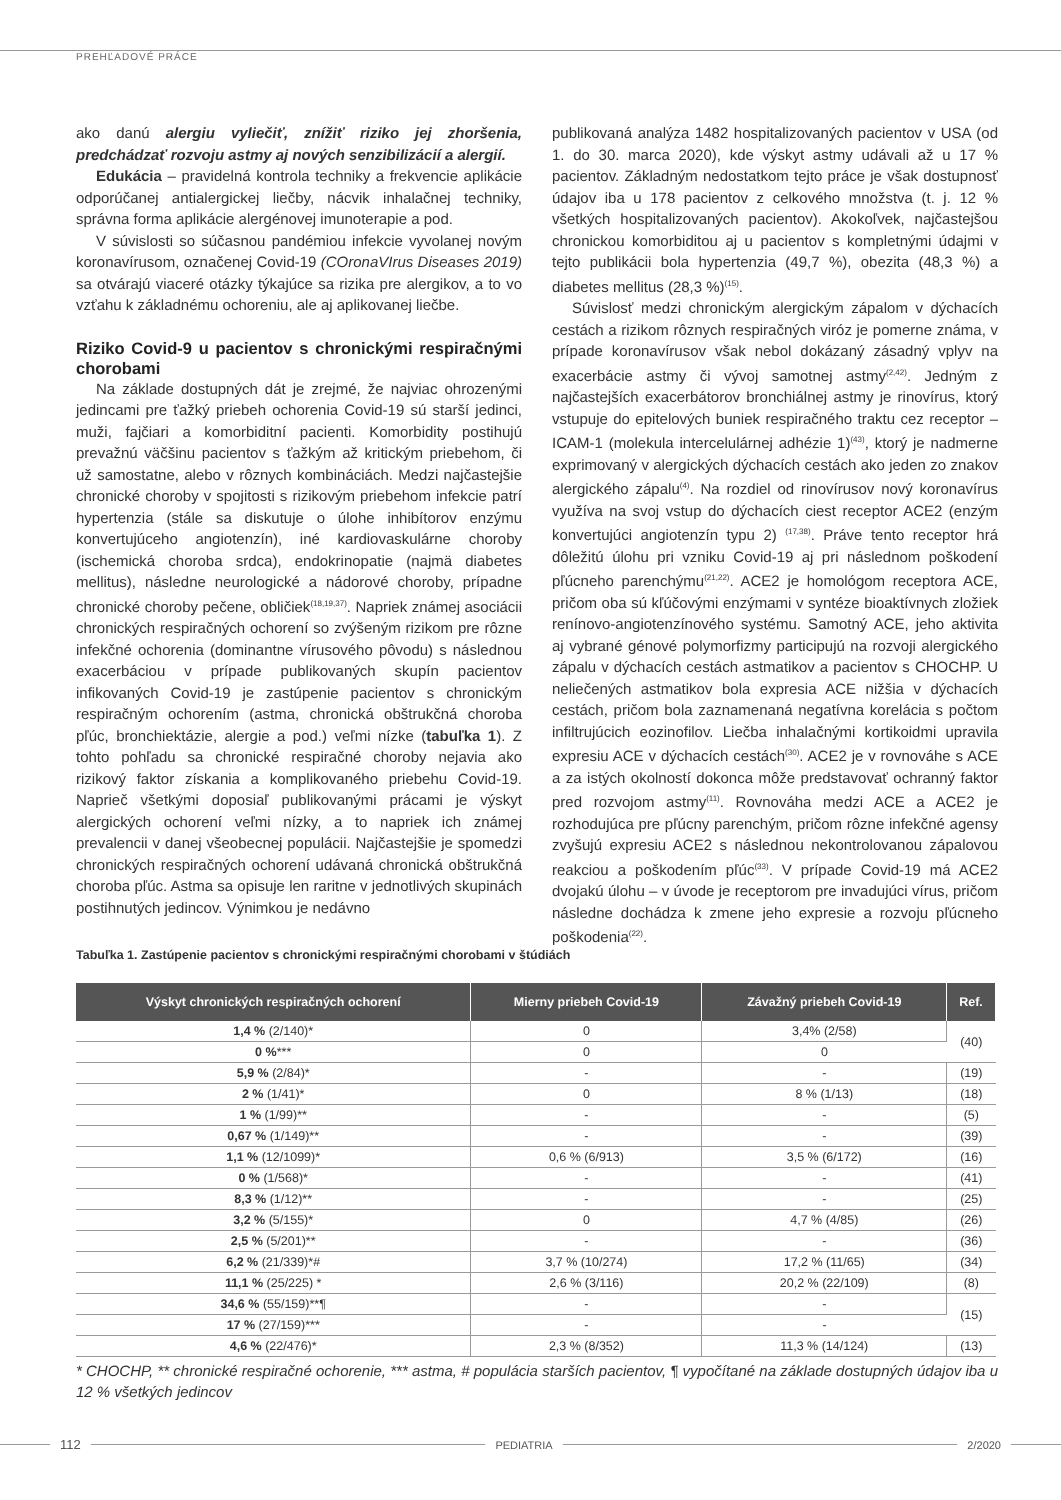PREHĽADOVÉ PRÁCE
ako danú alergiu vyliečiť, znížiť riziko jej zhoršenia, predchádzať rozvoju astmy aj nových senzibilizácií a alergií.
Edukácia – pravidelná kontrola techniky a frekvencie aplikácie odporúčanej antialergickej liečby, nácvik inhalačnej techniky, správna forma aplikácie alergénovej imunoterapie a pod.
V súvislosti so súčasnou pandémiou infekcie vyvolanej novým koronavírusom, označenej Covid-19 (COronaVIrus Diseases 2019) sa otvárajú viaceré otázky týkajúce sa rizika pre alergikov, a to vo vzťahu k základnému ochoreniu, ale aj aplikovanej liečbe.
Riziko Covid-9 u pacientov s chronickými respiračnými chorobami
Na základe dostupných dát je zrejmé, že najviac ohrozenými jedincami pre ťažký priebeh ochorenia Covid-19 sú starší jedinci, muži, fajčiari a komorbiditní pacienti. Komorbidity postihujú prevažnú väčšinu pacientov s ťažkým až kritickým priebehom, či už samostatne, alebo v rôznych kombináciách. Medzi najčastejšie chronické choroby v spojitosti s rizikovým priebehom infekcie patrí hypertenzia (stále sa diskutuje o úlohe inhibítorov enzýmu konvertujúceho angiotenzín), iné kardiovaskulárne choroby (ischemická choroba srdca), endokrinopatie (najmä diabetes mellitus), následne neurologické a nádorové choroby, prípadne chronické choroby pečene, obličiek<sup>(18,19,37)</sup>. Napriek známej asociácii chronických respiračných ochorení so zvýšeným rizikom pre rôzne infekčné ochorenia (dominantne vírusového pôvodu) s následnou exacerbáciou v prípade publikovaných skupín pacientov infikovaných Covid-19 je zastúpenie pacientov s chronickým respiračným ochorením (astma, chronická obštrukčná choroba pľúc, bronchiektázie, alergie a pod.) veľmi nízke (tabuľka 1). Z tohto pohľadu sa chronické respiračné choroby nejavia ako rizikový faktor získania a komplikovaného priebehu Covid-19. Naprieč všetkými doposiaľ publikovanými prácami je výskyt alergických ochorení veľmi nízky, a to napriek ich známej prevalencii v danej všeobecnej populácii. Najčastejšie je spomedzi chronických respiračných ochorení udávaná chronická obštrukčná choroba pľúc. Astma sa opisuje len raritne v jednotlivých skupinách postihnutých jedincov. Výnimkou je nedávno
publikovaná analýza 1482 hospitalizovaných pacientov v USA (od 1. do 30. marca 2020), kde výskyt astmy udávali až u 17 % pacientov. Základným nedostatkom tejto práce je však dostupnosť údajov iba u 178 pacientov z celkového množstva (t. j. 12 % všetkých hospitalizovaných pacientov). Akokoľvek, najčastejšou chronickou komorbiditou aj u pacientov s kompletnými údajmi v tejto publikácii bola hypertenzia (49,7 %), obezita (48,3 %) a diabetes mellitus (28,3 %)<sup>(15)</sup>.
Súvislosť medzi chronickým alergickým zápalom v dýchacích cestách a rizikom rôznych respiračných viróz je pomerne známa, v prípade koronavírusov však nebol dokázaný zásadný vplyv na exacerbácie astmy či vývoj samotnej astmy<sup>(2,42)</sup>. Jedným z najčastejších exacerbátorov bronchiálnej astmy je rinovírus, ktorý vstupuje do epitelových buniek respiračného traktu cez receptor – ICAM-1 (molekula intercelulárnej adhézie 1)<sup>(43)</sup>, ktorý je nadmerne exprimovaný v alergických dýchacích cestách ako jeden zo znakov alergického zápalu<sup>(4)</sup>. Na rozdiel od rinovírusov nový koronavírus využíva na svoj vstup do dýchacích ciest receptor ACE2 (enzým konvertujúci angiotenzín typu 2) <sup>(17,38)</sup>. Práve tento receptor hrá dôležitú úlohu pri vzniku Covid-19 aj pri následnom poškodení pľúcneho parenchýmu<sup>(21,22)</sup>. ACE2 je homológom receptora ACE, pričom oba sú kľúčovými enzýmami v syntéze bioaktívnych zložiek renínovo-angiotenzínového systému. Samotný ACE, jeho aktivita aj vybrané génové polymorfizmy participujú na rozvoji alergického zápalu v dýchacích cestách astmatikov a pacientov s CHOCHP. U neliečených astmatikov bola expresia ACE nižšia v dýchacích cestách, pričom bola zaznamenaná negatívna korelácia s počtom infiltrujúcich eozinofilov. Liečba inhalačnými kortikoidmi upravila expresiu ACE v dýchacích cestách<sup>(30)</sup>. ACE2 je v rovnováhe s ACE a za istých okolností dokonca môže predstavovať ochranný faktor pred rozvojom astmy<sup>(11)</sup>. Rovnováha medzi ACE a ACE2 je rozhodujúca pre pľúcny parenchým, pričom rôzne infekčné agensy zvyšujú expresiu ACE2 s následnou nekontrolovanou zápalovou reakciou a poškodením pľúc<sup>(33)</sup>. V prípade Covid-19 má ACE2 dvojakú úlohu – v úvode je receptorom pre invadujúci vírus, pričom následne dochádza k zmene jeho expresie a rozvoju pľúcneho poškodenia<sup>(22)</sup>.
Tabuľka 1. Zastúpenie pacientov s chronickými respiračnými chorobami v štúdiách
| Výskyt chronických respiračných ochorení | Mierny priebeh Covid-19 | Závažný priebeh Covid-19 | Ref. |
| --- | --- | --- | --- |
| 1,4 % (2/140)* | 0 | 3,4% (2/58) | (40) |
| 0 % *** | 0 | 0 | |
| 5,9 % (2/84)* | - | - | (19) |
| 2 % (1/41)* | 0 | 8 % (1/13) | (18) |
| 1 % (1/99)** | - | - | (5) |
| 0,67 % (1/149)** | - | - | (39) |
| 1,1 % (12/1099)* | 0,6 % (6/913) | 3,5 % (6/172) | (16) |
| 0 % (1/568)* | - | - | (41) |
| 8,3 % (1/12)** | - | - | (25) |
| 3,2 % (5/155)* | 0 | 4,7 % (4/85) | (26) |
| 2,5 % (5/201)** | - | - | (36) |
| 6,2 % (21/339)*# | 3,7 % (10/274) | 17,2 % (11/65) | (34) |
| 11,1 % (25/225) * | 2,6 % (3/116) | 20,2 % (22/109) | (8) |
| 34,6 % (55/159)**¶ | - | - | (15) |
| 17 % (27/159)*** | - | - | |
| 4,6 % (22/476)* | 2,3 % (8/352) | 11,3 % (14/124) | (13) |
* CHOCHP, ** chronické respiračné ochorenie, *** astma, # populácia starších pacientov, ¶ vypočítané na základe dostupných údajov iba u 12 % všetkých jedincov
112 PEDIATRIA 2/2020